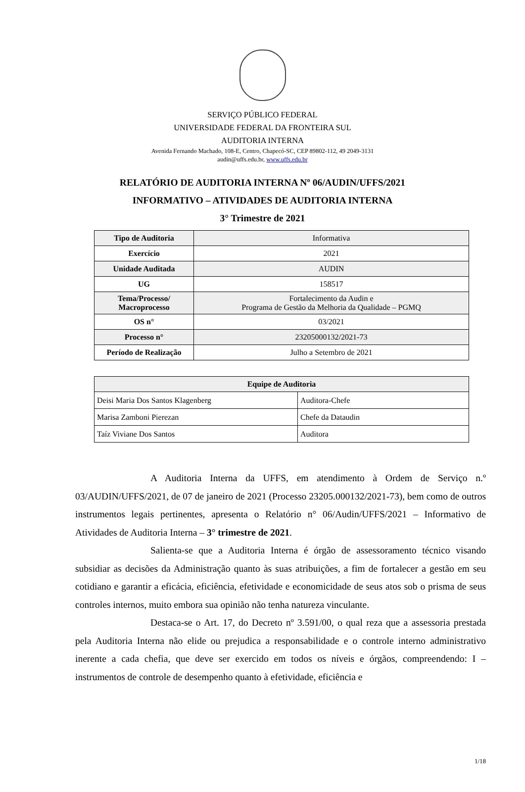SERVIÇO PÚBLICO FEDERAL
UNIVERSIDADE FEDERAL DA FRONTEIRA SUL
AUDITORIA INTERNA
Avenida Fernando Machado, 108-E, Centro, Chapecó-SC, CEP 89802-112, 49 2049-3131
audin@uffs.edu.br, www.uffs.edu.br
RELATÓRIO DE AUDITORIA INTERNA Nº 06/AUDIN/UFFS/2021
INFORMATIVO – ATIVIDADES DE AUDITORIA INTERNA
3° Trimestre de 2021
| Tipo de Auditoria | Informativa |
| Exercício | 2021 |
| Unidade Auditada | AUDIN |
| UG | 158517 |
| Tema/Processo/ Macroprocesso | Fortalecimento da Audin e Programa de Gestão da Melhoria da Qualidade – PGMQ |
| OS n° | 03/2021 |
| Processo n° | 23205000132/2021-73 |
| Período de Realização | Julho a Setembro de 2021 |
| Equipe de Auditoria | |
| --- | --- |
| Deisi Maria Dos Santos Klagenberg | Auditora-Chefe |
| Marisa Zamboni Pierezan | Chefe da Dataudin |
| Taíz Viviane Dos Santos | Auditora |
A Auditoria Interna da UFFS, em atendimento à Ordem de Serviço n.º 03/AUDIN/UFFS/2021, de 07 de janeiro de 2021 (Processo 23205.000132/2021-73), bem como de outros instrumentos legais pertinentes, apresenta o Relatório n° 06/Audin/UFFS/2021 – Informativo de Atividades de Auditoria Interna – 3° trimestre de 2021.
Salienta-se que a Auditoria Interna é órgão de assessoramento técnico visando subsidiar as decisões da Administração quanto às suas atribuições, a fim de fortalecer a gestão em seu cotidiano e garantir a eficácia, eficiência, efetividade e economicidade de seus atos sob o prisma de seus controles internos, muito embora sua opinião não tenha natureza vinculante.
Destaca-se o Art. 17, do Decreto nº 3.591/00, o qual reza que a assessoria prestada pela Auditoria Interna não elide ou prejudica a responsabilidade e o controle interno administrativo inerente a cada chefia, que deve ser exercido em todos os níveis e órgãos, compreendendo: I – instrumentos de controle de desempenho quanto à efetividade, eficiência e
1/18